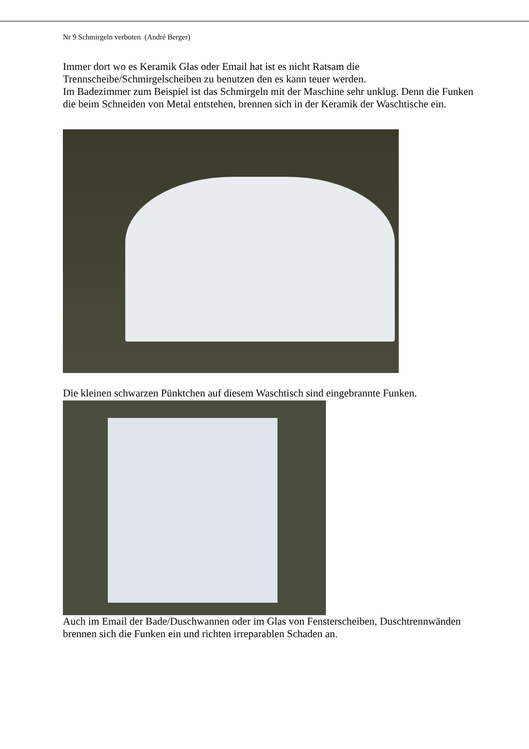Nr 9 Schmirgeln verboten (André Berger)
Immer dort wo es Keramik Glas oder Email hat ist es nicht Ratsam die Trennscheibe/Schmirgelscheiben zu benutzen den es kann teuer werden.
Im Badezimmer zum Beispiel ist das Schmirgeln mit der Maschine sehr unklug. Denn die Funken die beim Schneiden von Metal entstehen, brennen sich in der Keramik der Waschtische ein.
Die kleinen schwarzen Pünktchen auf diesem Waschtisch sind eingebrannte Funken.
Auch im Email der Bade/Duschwannen oder im Glas von Fensterscheiben, Duschtrennwänden brennen sich die Funken ein und richten irreparablen Schaden an.